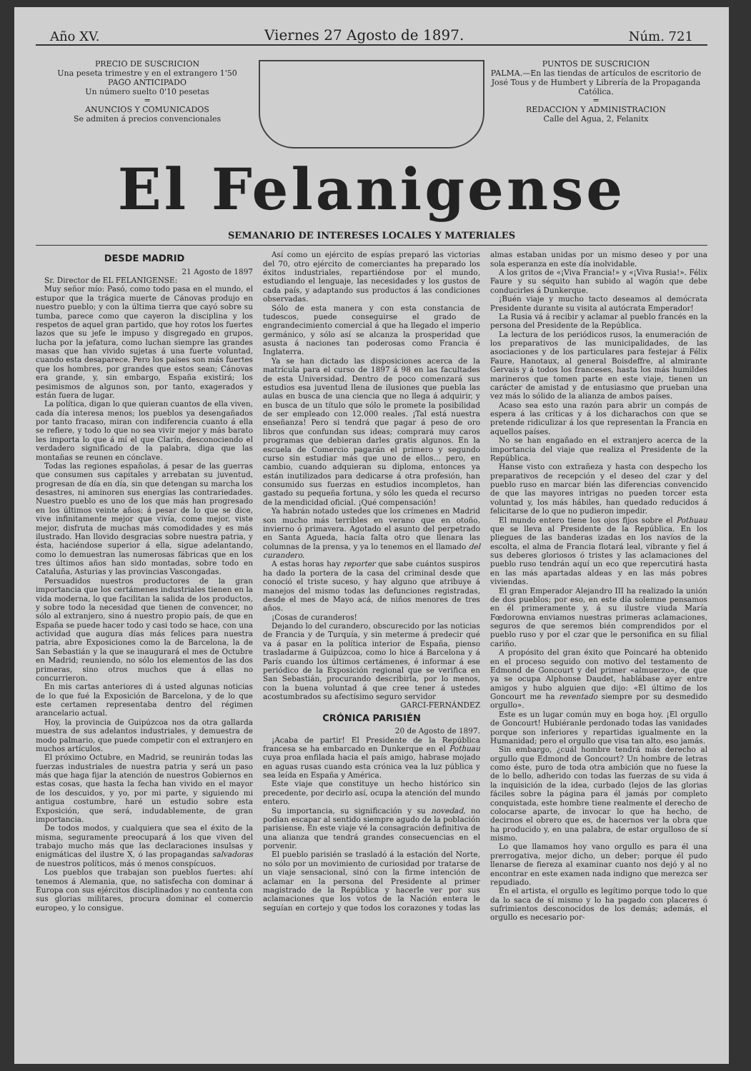Año XV. Viernes 27 Agosto de 1897. Núm. 721
PRECIO DE SUSCRICION
Una peseta trimestre y en el extrangero 1'50
PAGO ANTICIPADO
Un número suelto 0'10 pesetas
=
ANUNCIOS Y COMUNICADOS
Se admiten á precios convencionales
PUNTOS DE SUSCRICION
PALMA.—En las tiendas de artículos de escritorio de José Tous y de Humbert y Librería de la Propaganda Católica.
=
REDACCION Y ADMINISTRACION
Calle del Agua, 2, Felanitx
El Felanigense
SEMANARIO DE INTERESES LOCALES Y MATERIALES
DESDE MADRID
21 Agosto de 1897
Sr. Director de EL FELANIGENSE:
Muy señor mío: Pasó, como todo pasa en el mundo, el estupor que la trágica muerte de Cánovas produjo en nuestro pueblo; y con la última tierra que cayó sobre su tumba, parece como que cayeron la disciplina y los respetos de aquel gran partido, que hoy rotos los fuertes lazos que su jefe le impuso y disgregado en grupos, lucha por la jefatura, como luchan siempre las grandes masas que han vivido sujetas á una fuerte voluntad, cuando esta desaparece. Pero los países son más fuertes que los hombres, por grandes que estos sean; Cánovas era grande, y, sin embargo, España existirá; los pesimismos de algunos son, por tanto, exagerados y están fuera de lugar.
La política, digan lo que quieran cuantos de ella viven, cada día interesa menos; los pueblos ya desengañados por tanto fracaso, miran con indiferencia cuanto á ella se refiere, y todo lo que no sea vivir mejor y más barato les importa lo que á mí el que Clarín, desconociendo el verdadero significado de la palabra, diga que las montañas se reunen en cónclave.
Todas las regiones españolas, á pesar de las guerras que consumen sus capitales y arrebatan su juventud, progresan de día en día, sin que detengan su marcha los desastres, ni aminoren sus energías las contrariedades. Nuestro pueblo es uno de los que más han progresado en los últimos veinte años: á pesar de lo que se dice, vive infinitamente mejor que vivía, come mejor, viste mejor, disfruta de muchas más comodidades y es más ilustrado. Han llovido desgracias sobre nuestra patria, y ésta, haciéndose superior á ella, sigue adelantando, como lo demuestran las numerosas fábricas que en los tres últimos años han sido montadas, sobre todo en Cataluña, Asturias y las provincias Vascongadas.
Persuadidos nuestros productores de la gran importancia que los certámenes industriales tienen en la vida moderna, lo que facilitan la salida de los productos, y sobre todo la necesidad que tienen de convencer, no sólo al extranjero, sino á nuestro propio país, de que en España se puede hacer todo y casi todo se hace, con una actividad que augura días más felices para nuestra patria, abre Exposiciones como la de Barcelona, la de San Sebastián y la que se inaugurará el mes de Octubre en Madrid; reuniendo, no sólo los elementos de las dos primeras, sino otros muchos que á ellas no concurrieron.
En mis cartas anteriores di á usted algunas noticias de lo que fué la Exposición de Barcelona, y de lo que este certamen representaba dentro del régimen arancelario actual.
Hoy, la provincia de Guipúzcoa nos da otra gallarda muestra de sus adelantos industriales, y demuestra de modo palmario, que puede competir con el extranjero en muchos artículos.
El próximo Octubre, en Madrid, se reunirán todas las fuerzas industriales de nuestra patria y será un paso más que haga fijar la atención de nuestros Gobiernos en estas cosas, que hasta la fecha han vivido en el mayor de los descuidos, y yo, por mi parte, y siguiendo mi antigua costumbre, haré un estudio sobre esta Exposición, que será, indudablemente, de gran importancia.
De todos modos, y cualquiera que sea el éxito de la misma, seguramente preocupará á los que viven del trabajo mucho más que las declaraciones insulsas y enigmáticas del ilustre X, ó las propagandas salvadoras de nuestros políticos, más ó menos conspícuos.
Los pueblos que trabajan son pueblos fuertes: ahí tenemos á Alemania, que, no satisfecha con dominar á Europa con sus ejércitos disciplinados y no contenta con sus glorias militares, procura dominar el comercio europeo, y lo consigue.
Así como un ejército de espías preparó las victorias del 70, otro ejército de comerciantes ha preparado los éxitos industriales, repartiéndose por el mundo, estudiando el lenguaje, las necesidades y los gustos de cada país, y adaptando sus productos á las condiciones observadas.
Sólo de esta manera y con esta constancia de tudescos, puede conseguirse el grado de engrandecimiento comercial á que ha llegado el imperio germánico, y sólo así se alcanza la prosperidad que asusta á naciones tan poderosas como Francia é Inglaterra.
Ya se han dictado las disposiciones acerca de la matrícula para el curso de 1897 á 98 en las facultades de esta Universidad. Dentro de poco comenzará sus estudios esa juventud llena de ilusiones que puebla las aulas en busca de una ciencia que no llega á adquirir, y en busca de un título que sólo le promete la posibilidad de ser empleado con 12.000 reales. ¡Tal está nuestra enseñanza! Pero si tendrá que pagar á peso de oro libros que confundan sus ideas; comprará muy caros programas que debieran darles gratis algunos. En la escuela de Comercio pagarán el primero y segundo curso sin estudiar más que uno de ellos... pero, en cambio, cuando adquieran su diploma, entonces ya están inutilizados para dedicarse á otra profesión, han consumido sus fuerzas en estudios incompletos, han gastado su pequeña fortuna, y sólo les queda el recurso de la mendicidad oficial. ¡Qué compensación!
Ya habrán notado ustedes que los crímenes en Madrid son mucho más terribles en verano que en otoño, invierno ó primavera. Agotado el asunto del perpetrado en Santa Agueda, hacía falta otro que llenara las columnas de la prensa, y ya lo tenemos en el llamado del curandero.
A estas horas hay reporter que sabe cuántos suspiros ha dado la portera de la casa del criminal desde que conoció el triste suceso, y hay alguno que atribuye á manejos del mismo todas las defunciones registradas, desde el mes de Mayo acá, de niños menores de tres años.
¡Cosas de curanderos!
Dejando lo del curandero, obscurecido por las noticias de Francia y de Turquía, y sin meterme á predecir qué va á pasar en la política interior de España, pienso trasladarme á Guipúzcoa, como lo hice á Barcelona y á París cuando los últimos certámenes, é informar á ese periódico de la Exposición regional que se verifica en San Sebastián, procurando describirla, por lo menos, con la buena voluntad á que cree tener á ustedes acostumbrados su afectísimo seguro servidor
GARCI-FERNÁNDEZ
CRÓNICA PARISIÉN
20 de Agosto de 1897.
¡Acaba de partir! El Presidente de la República francesa se ha embarcado en Dunkerque en el Pothuau cuya proa enfilada hacia el país amigo, habrase mojado en aguas rusas cuando esta crónica vea la luz pública y sea leída en España y América.
Este viaje que constituye un hecho histórico sin precedente, por decirlo así, ocupa la atención del mundo entero.
Su importancia, su significación y su novedad, no podían escapar al sentido siempre agudo de la población parisiense. En este viaje vé la consagración definitiva de una alianza que tendrá grandes consecuencias en el porvenir.
El pueblo parisién se trasladó á la estación del Norte, no sólo por un movimiento de curiosidad por tratarse de un viaje sensacional, sinó con la firme intención de aclamar en la persona del Presidente al primer magistrado de la República y hacerle ver por sus aclamaciones que los votos de la Nación entera le seguían en cortejo y que todos los corazones y todas las almas estaban unidas por un mismo deseo y por una sola esperanza en este día inolvidable.
A los gritos de «¡Viva Francia!» y «¡Viva Rusia!». Félix Faure y su séquito han subido al wagón que debe conducirles á Dunkerque.
¡Buén viaje y mucho tacto deseamos al demócrata Presidente durante su visita al autócrata Emperador!
La Rusia vá á recibir y aclamar al pueblo francés en la persona del Presidente de la República.
La lectura de los periódicos rusos, la enumeración de los preparativos de las municipalidades, de las asociaciones y de los particulares para festejar á Félix Faure, Hanotaux, al general Boisdeffre, al almirante Gervais y á todos los franceses, hasta los más humildes marineros que tomen parte en este viaje, tienen un carácter de amistad y de entusiasmo que prueban una vez más lo sólido de la alianza de ambos países.
Acaso sea esto una razón para abrir un compás de espera á las críticas y á los dicharachos con que se pretende ridiculizar á los que representan la Francia en aquellos países.
No se han engañado en el extranjero acerca de la importancia del viaje que realiza el Presidente de la República.
Hanse visto con extrañeza y hasta con despecho los preparativos de recepción y el deseo del czar y del pueblo ruso en marcar bién las diferencias convencido de que las mayores intrigas no pueden torcer esta voluntad y, los más hábiles, han quedado reducidos á felicitarse de lo que no pudieron impedir.
El mundo entero tiene los ojos fijos sobre el Pothuau que se lleva al Presidente de la República. En los pliegues de las banderas izadas en los navíos de la escolta, el alma de Francia flotará leal, vibrante y fiel á sus deberes gloriosos ó tristes y las aclamaciones del pueblo ruso tendrán aquí un eco que repercutirá hasta en las más apartadas aldeas y en las más pobres viviendas.
El gran Emperador Alejandro III ha realizado la unión de dos pueblos; por eso, en este día solemne pensamos en él primeramente y, á su ilustre viuda María Fœdorowna enviamos nuestras primeras aclamaciones, seguros de que seremos bién comprendidos por el pueblo ruso y por el czar que le personifica en su filial cariño.
A propósito del gran éxito que Poincaré ha obtenido en el proceso seguido con motivo del testamento de Edmond de Goncourt y del primer «almuerzo», de que ya se ocupa Alphonse Daudet, hablábase ayer entre amigos y hubo alguien que dijo: «El último de los Goncourt me ha reventado siempre por su desmedido orgullo».
Este es un lugar común muy en boga hoy. ¡El orgullo de Goncourt! Hubiéranle perdonado todas las vanidades porque son inferiores y repartidas igualmente en la Humanidad; pero el orgullo que visa tan alto, eso jamás.
Sin embargo, ¿cuál hombre tendrá más derecho al orgullo que Edmond de Goncourt? Un hombre de letras como éste, puro de toda otra ambición que no fuese la de lo bello, adherido con todas las fuerzas de su vida á la inquisición de la idea, curbado (lejos de las glorias fáciles sobre la página para él jamás por completo conquistada, este hombre tiene realmente el derecho de colocarse aparte, de invocar lo que ha hecho, de decirnos el obrero que es, de hacernos ver la obra que ha producido y, en una palabra, de estar orgulloso de sí mismo.
Lo que llamamos hoy vano orgullo es para él una prerrogativa, mejor dicho, un deber; porque él pudo llenarse de fiereza al examinar cuanto nos dejó y al no encontrar en este examen nada indigno que merezca ser repudiado.
En el artista, el orgullo es legítimo porque todo lo que da lo saca de sí mismo y lo ha pagado con placeres ó sufrimientos desconocidos de los demás; además, el orgullo es necesario por-